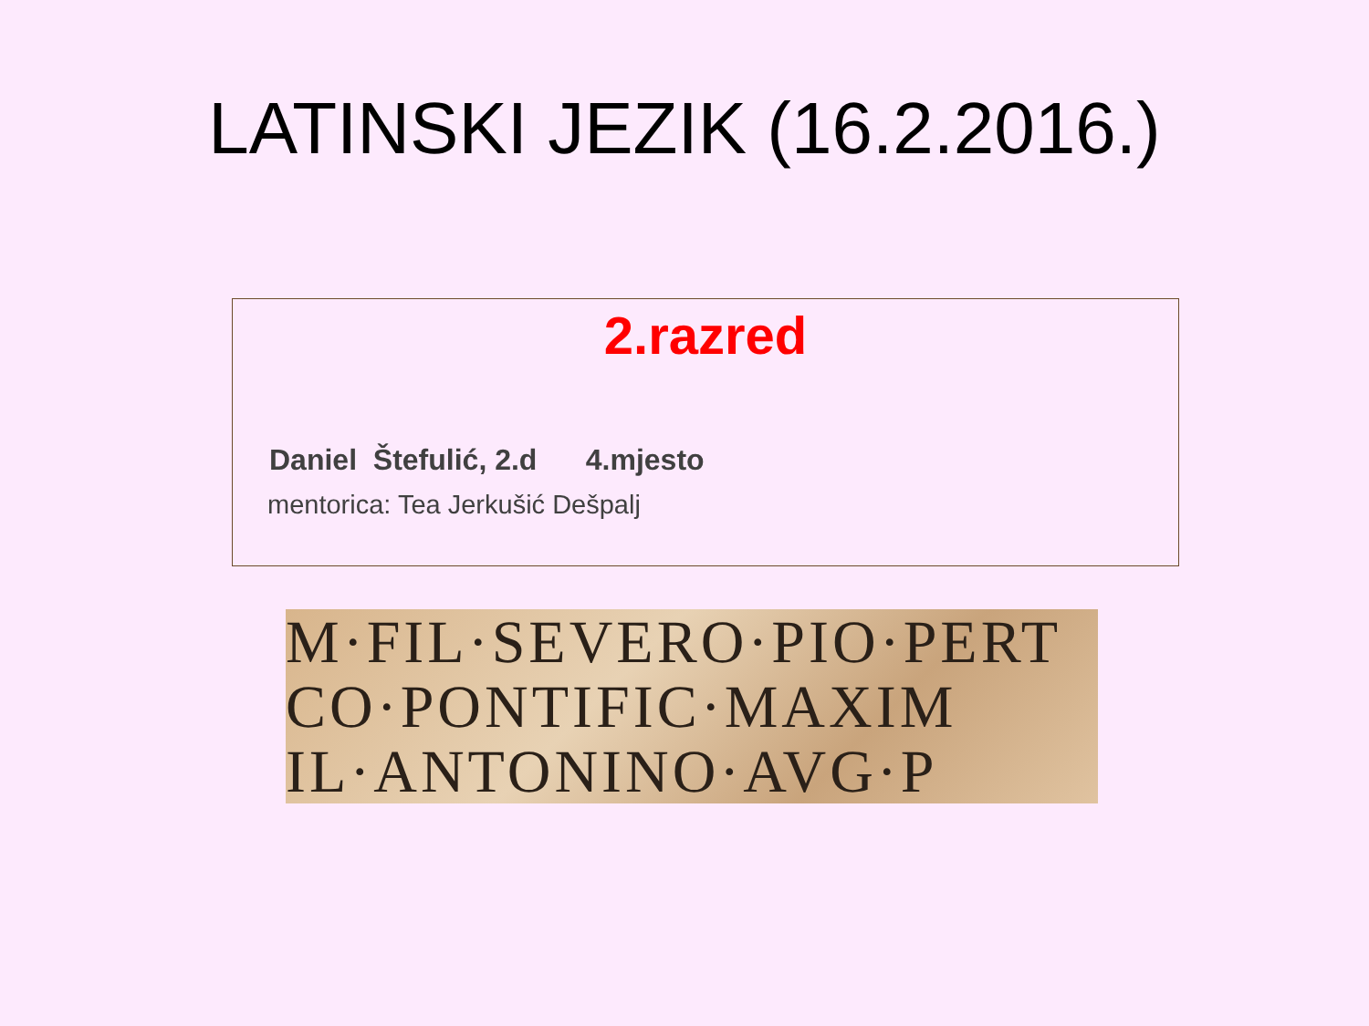LATINSKI JEZIK (16.2.2016.)
2.razred
Daniel Štefulić, 2.d 4.mjesto
mentorica: Tea Jerkušić Dešpalj
M·FIL·SEVERO·PIO·PERT
CO·PONTIFIC·MAXIM
IL·ANTONINO·AVG·P